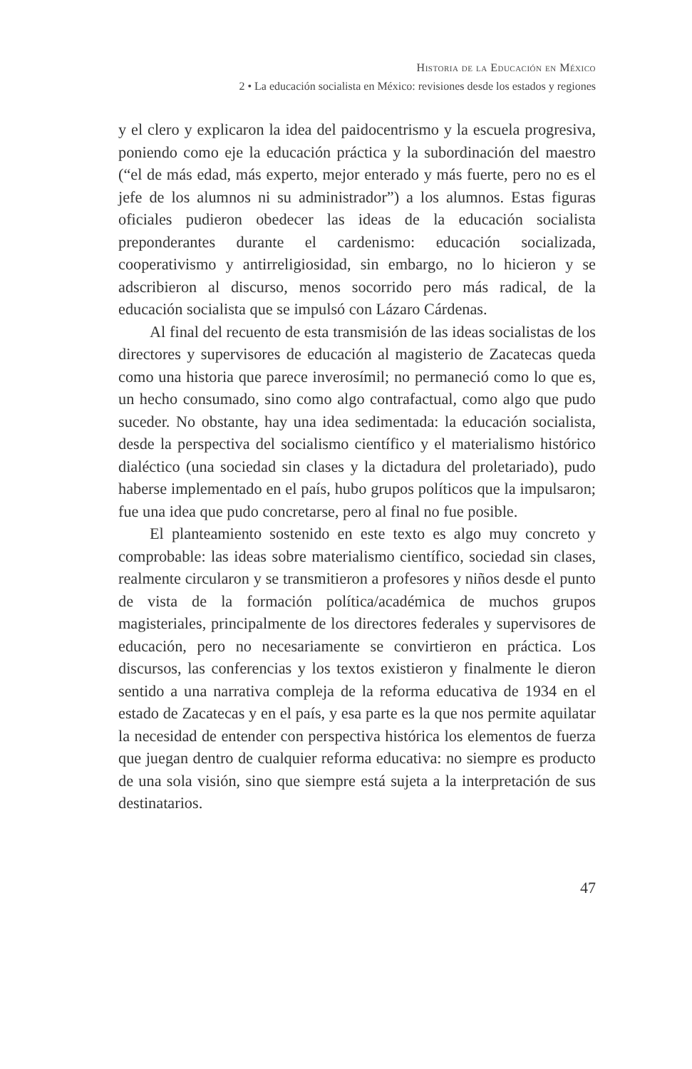Historia de la Educación en México
2 • La educación socialista en México: revisiones desde los estados y regiones
y el clero y explicaron la idea del paidocentrismo y la escuela progresiva, poniendo como eje la educación práctica y la subordinación del maestro (“el de más edad, más experto, mejor enterado y más fuerte, pero no es el jefe de los alumnos ni su administrador”) a los alumnos. Estas figuras oficiales pudieron obedecer las ideas de la educación socialista preponderantes durante el cardenismo: educación socializada, cooperativismo y antirreligiosidad, sin embargo, no lo hicieron y se adscribieron al discurso, menos socorrido pero más radical, de la educación socialista que se impulsó con Lázaro Cárdenas.
Al final del recuento de esta transmisión de las ideas socialistas de los directores y supervisores de educación al magisterio de Zacatecas queda como una historia que parece inverosímil; no permaneció como lo que es, un hecho consumado, sino como algo contrafactual, como algo que pudo suceder. No obstante, hay una idea sedimentada: la educación socialista, desde la perspectiva del socialismo científico y el materialismo histórico dialéctico (una sociedad sin clases y la dictadura del proletariado), pudo haberse implementado en el país, hubo grupos políticos que la impulsaron; fue una idea que pudo concretarse, pero al final no fue posible.
El planteamiento sostenido en este texto es algo muy concreto y comprobable: las ideas sobre materialismo científico, sociedad sin clases, realmente circularon y se transmitieron a profesores y niños desde el punto de vista de la formación política/académica de muchos grupos magisteriales, principalmente de los directores federales y supervisores de educación, pero no necesariamente se convirtieron en práctica. Los discursos, las conferencias y los textos existieron y finalmente le dieron sentido a una narrativa compleja de la reforma educativa de 1934 en el estado de Zacatecas y en el país, y esa parte es la que nos permite aquilatar la necesidad de entender con perspectiva histórica los elementos de fuerza que juegan dentro de cualquier reforma educativa: no siempre es producto de una sola visión, sino que siempre está sujeta a la interpretación de sus destinatarios.
47